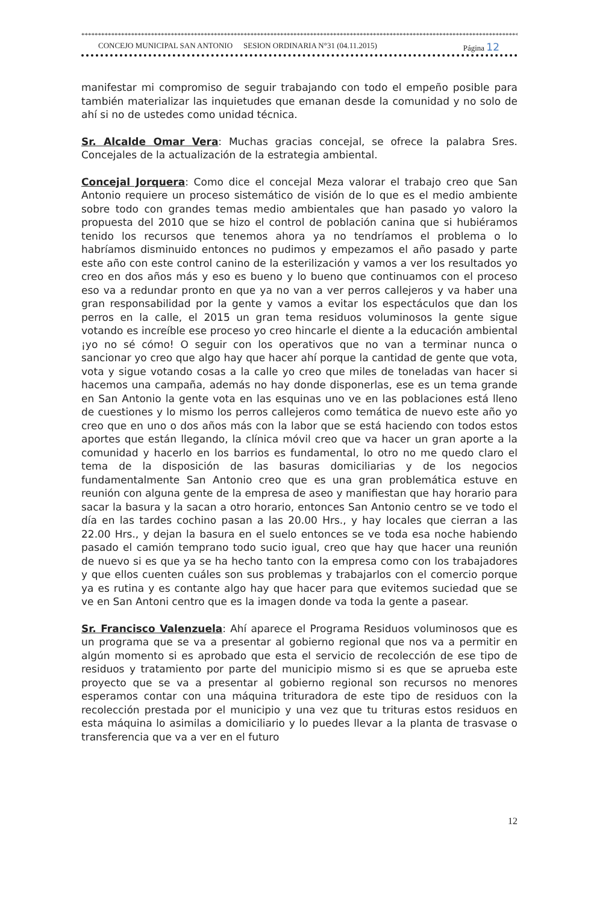*************************************************************************************************************************************
CONCEJO MUNICIPAL SAN ANTONIO SESION ORDINARIA N°31 (04.11.2015) Página 12
manifestar mi compromiso de seguir trabajando con todo el empeño posible para también materializar las inquietudes que emanan desde la comunidad y no solo de ahí si no de ustedes como unidad técnica.
Sr. Alcalde Omar Vera: Muchas gracias concejal, se ofrece la palabra Sres. Concejales de la actualización de la estrategia ambiental.
Concejal Jorquera: Como dice el concejal Meza valorar el trabajo creo que San Antonio requiere un proceso sistemático de visión de lo que es el medio ambiente sobre todo con grandes temas medio ambientales que han pasado yo valoro la propuesta del 2010 que se hizo el control de población canina que si hubiéramos tenido los recursos que tenemos ahora ya no tendríamos el problema o lo habríamos disminuido entonces no pudimos y empezamos el año pasado y parte este año con este control canino de la esterilización y vamos a ver los resultados yo creo en dos años más y eso es bueno y lo bueno que continuamos con el proceso eso va a redundar pronto en que ya no van a ver perros callejeros y va haber una gran responsabilidad por la gente y vamos a evitar los espectáculos que dan los perros en la calle, el 2015 un gran tema residuos voluminosos la gente sigue votando es increíble ese proceso yo creo hincarle el diente a la educación ambiental ¡yo no sé cómo! O seguir con los operativos que no van a terminar nunca o sancionar yo creo que algo hay que hacer ahí porque la cantidad de gente que vota, vota y sigue votando cosas a la calle yo creo que miles de toneladas van hacer si hacemos una campaña, además no hay donde disponerlas, ese es un tema grande en San Antonio la gente vota en las esquinas uno ve en las poblaciones está lleno de cuestiones y lo mismo los perros callejeros como temática de nuevo este año yo creo que en uno o dos años más con la labor que se está haciendo con todos estos aportes que están llegando, la clínica móvil creo que va hacer un gran aporte a la comunidad y hacerlo en los barrios es fundamental, lo otro no me quedo claro el tema de la disposición de las basuras domiciliarias y de los negocios fundamentalmente San Antonio creo que es una gran problemática estuve en reunión con alguna gente de la empresa de aseo y manifiestan que hay horario para sacar la basura y la sacan a otro horario, entonces San Antonio centro se ve todo el día en las tardes cochino pasan a las 20.00 Hrs., y hay locales que cierran a las 22.00 Hrs., y dejan la basura en el suelo entonces se ve toda esa noche habiendo pasado el camión temprano todo sucio igual, creo que hay que hacer una reunión de nuevo si es que ya se ha hecho tanto con la empresa como con los trabajadores y que ellos cuenten cuáles son sus problemas y trabajarlos con el comercio porque ya es rutina y es contante algo hay que hacer para que evitemos suciedad que se ve en San Antoni centro que es la imagen donde va toda la gente a pasear.
Sr. Francisco Valenzuela: Ahí aparece el Programa Residuos voluminosos que es un programa que se va a presentar al gobierno regional que nos va a permitir en algún momento si es aprobado que esta el servicio de recolección de ese tipo de residuos y tratamiento por parte del municipio mismo si es que se aprueba este proyecto que se va a presentar al gobierno regional son recursos no menores esperamos contar con una máquina trituradora de este tipo de residuos con la recolección prestada por el municipio y una vez que tu trituras estos residuos en esta máquina lo asimilas a domiciliario y lo puedes llevar a la planta de trasvase o transferencia que va a ver en el futuro
12